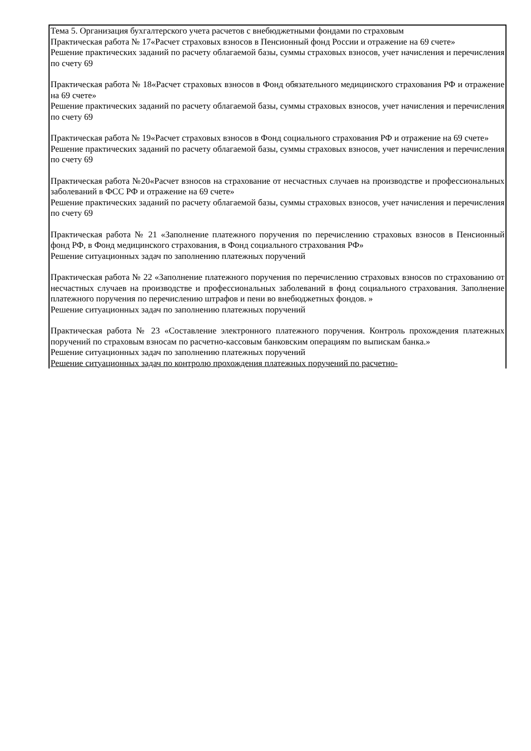| Тема 5. Организация бухгалтерского учета расчетов с внебюджетными фондами по страховым Практическая работа № 17«Расчет страховых взносов в Пенсионный фонд России и отражение на 69 счете» Решение практических заданий по расчету облагаемой базы, суммы страховых взносов, учет начисления и перечисления по счету 69 Практическая работа № 18«Расчет страховых взносов в Фонд обязательного медицинского страхования РФ и отражение на 69 счете» Решение практических заданий по расчету облагаемой базы, суммы страховых взносов, учет начисления и перечисления по счету 69 Практическая работа № 19«Расчет страховых взносов в Фонд социального страхования РФ и отражение на 69 счете» Решение практических заданий по расчету облагаемой базы, суммы страховых взносов, учет начисления и перечисления по счету 69 Практическая работа №20«Расчет взносов на страхование от несчастных случаев на производстве и профессиональных заболеваний в ФСС РФ и отражение на 69 счете» Решение практических заданий по расчету облагаемой базы, суммы страховых взносов, учет начисления и перечисления по счету 69 Практическая работа № 21 «Заполнение платежного поручения по перечислению страховых взносов в Пенсионный фонд РФ, в Фонд медицинского страхования, в Фонд социального страхования РФ» Решение ситуационных задач по заполнению платежных поручений Практическая работа № 22 «Заполнение платежного поручения по перечислению страховых взносов по страхованию от несчастных случаев на производстве и профессиональных заболеваний в фонд социального страхования. Заполнение платежного поручения по перечислению штрафов и пени во внебюджетных фондов. » Решение ситуационных задач по заполнению платежных поручений Практическая работа № 23 «Составление электронного платежного поручения. Контроль прохождения платежных поручений по страховым взносам по расчетно-кассовым банковским операциям по выпискам банка.» Решение ситуационных задач по заполнению платежных поручений Решение ситуационных задач по контролю прохождения платежных поручений по расчетно- |